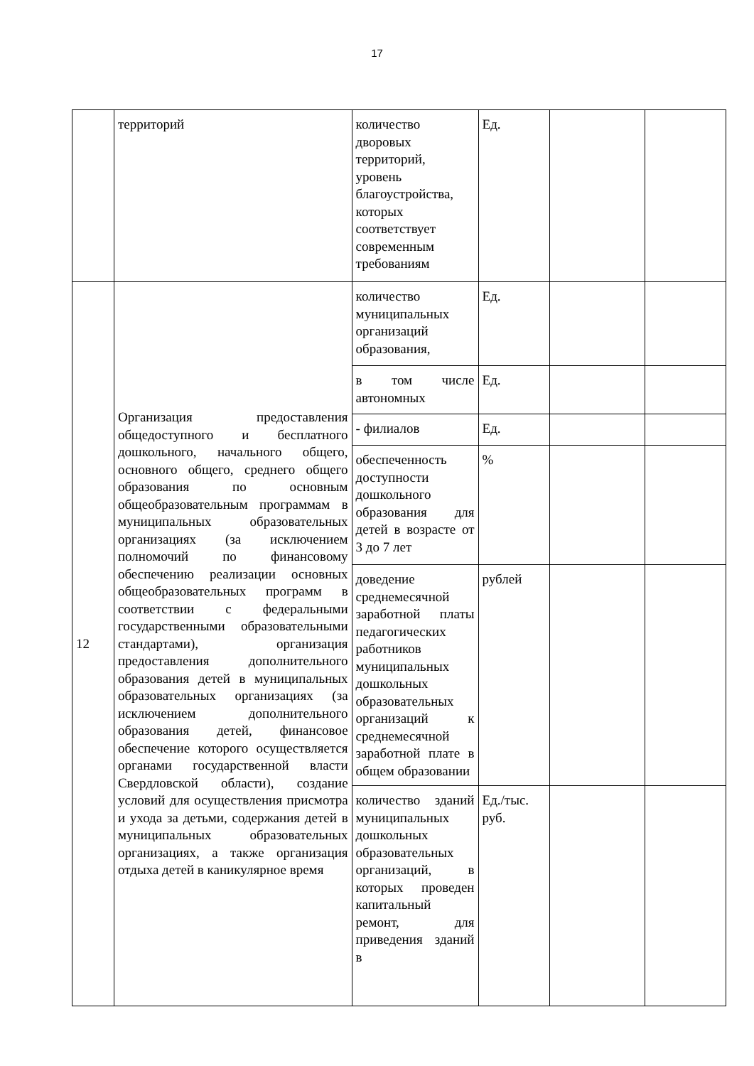17
| | территорий | количество дворовых территорий, уровень благоустройства, которых соответствует современным требованиям | Ед. | | |
| 12 | Организация предоставления общедоступного и бесплатного дошкольного, начального общего, основного общего, среднего общего образования по основным общеобразовательным программам в муниципальных образовательных организациях (за исключением полномочий по финансовому обеспечению реализации основных общеобразовательных программ в соответствии с федеральными государственными образовательными стандартами), организация предоставления дополнительного образования детей в муниципальных образовательных организациях (за исключением дополнительного образования детей, финансовое обеспечение которого осуществляется органами государственной власти Свердловской области), создание условий для осуществления присмотра и ухода за детьми, содержания детей в муниципальных образовательных организациях, а также организация отдыха детей в каникулярное время | количество муниципальных организаций образования, | Ед. | | |
| | | в том числе автономных | Ед. | | |
| | | - филиалов | Ед. | | |
| | | обеспеченность доступности дошкольного образования для детей в возрасте от 3 до 7 лет | % | | |
| | | доведение среднемесячной заработной платы педагогических работников муниципальных дошкольных образовательных организаций к среднемесячной заработной плате в общем образовании | рублей | | |
| | | количество зданий муниципальных дошкольных образовательных организаций, в которых проведен капитальный ремонт, для приведения зданий в | Ед./тыс. руб. | | |